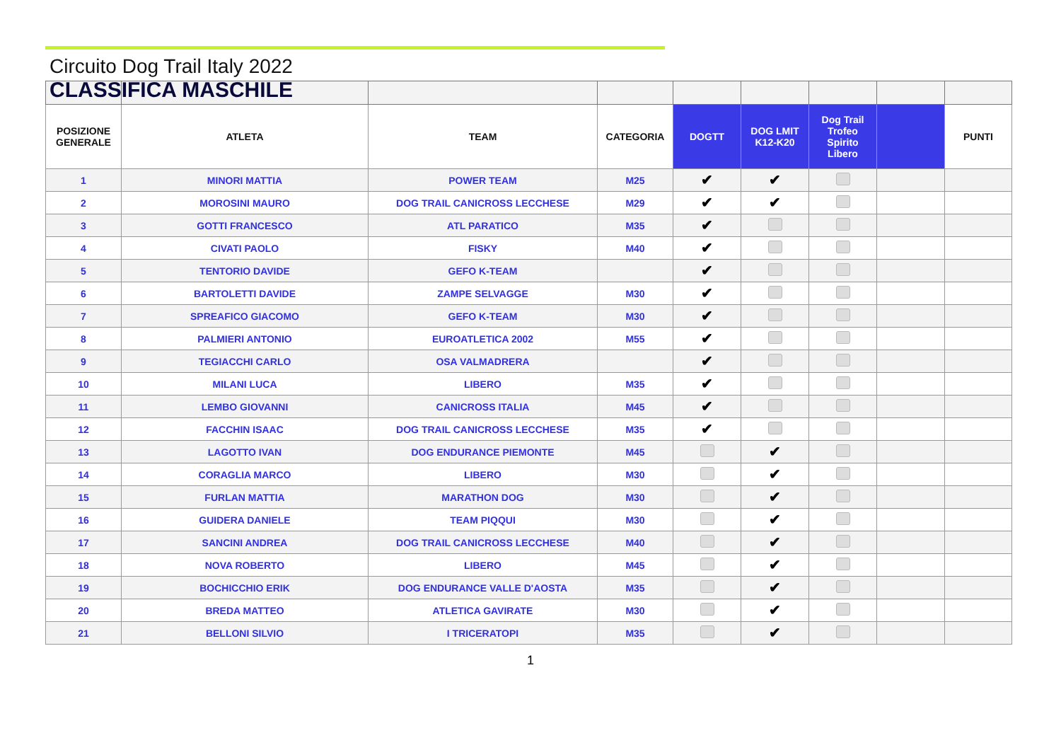Circuito Dog Trail Italy 2022
CLASSIFICA MASCHILE
| POSIZIONE GENERALE | ATLETA | TEAM | CATEGORIA | DOGTT | DOG LMIT K12-K20 | Dog Trail Trofeo Spirito Libero | | PUNTI |
| --- | --- | --- | --- | --- | --- | --- | --- | --- |
| 1 | MINORI MATTIA | POWER TEAM | M25 | ✔ | ✔ | | | |
| 2 | MOROSINI MAURO | DOG TRAIL CANICROSS LECCHESE | M29 | ✔ | ✔ | | | |
| 3 | GOTTI FRANCESCO | ATL PARATICO | M35 | ✔ | | | | |
| 4 | CIVATI PAOLO | FISKY | M40 | ✔ | | | | |
| 5 | TENTORIO DAVIDE | GEFO K-TEAM | | ✔ | | | | |
| 6 | BARTOLETTI DAVIDE | ZAMPE SELVAGGE | M30 | ✔ | | | | |
| 7 | SPREAFICO GIACOMO | GEFO K-TEAM | M30 | ✔ | | | | |
| 8 | PALMIERI ANTONIO | EUROATLETICA 2002 | M55 | ✔ | | | | |
| 9 | TEGIACCHI CARLO | OSA VALMADRERA | | ✔ | | | | |
| 10 | MILANI LUCA | LIBERO | M35 | ✔ | | | | |
| 11 | LEMBO GIOVANNI | CANICROSS ITALIA | M45 | ✔ | | | | |
| 12 | FACCHIN ISAAC | DOG TRAIL CANICROSS LECCHESE | M35 | ✔ | | | | |
| 13 | LAGOTTO IVAN | DOG ENDURANCE PIEMONTE | M45 | | ✔ | | | |
| 14 | CORAGLIA MARCO | LIBERO | M30 | | ✔ | | | |
| 15 | FURLAN MATTIA | MARATHON DOG | M30 | | ✔ | | | |
| 16 | GUIDERA DANIELE | TEAM PIQQUI | M30 | | ✔ | | | |
| 17 | SANCINI ANDREA | DOG TRAIL CANICROSS LECCHESE | M40 | | ✔ | | | |
| 18 | NOVA ROBERTO | LIBERO | M45 | | ✔ | | | |
| 19 | BOCHICCHIO ERIK | DOG ENDURANCE VALLE D'AOSTA | M35 | | ✔ | | | |
| 20 | BREDA MATTEO | ATLETICA GAVIRATE | M30 | | ✔ | | | |
| 21 | BELLONI SILVIO | I TRICERATOPI | M35 | | ✔ | | | |
1